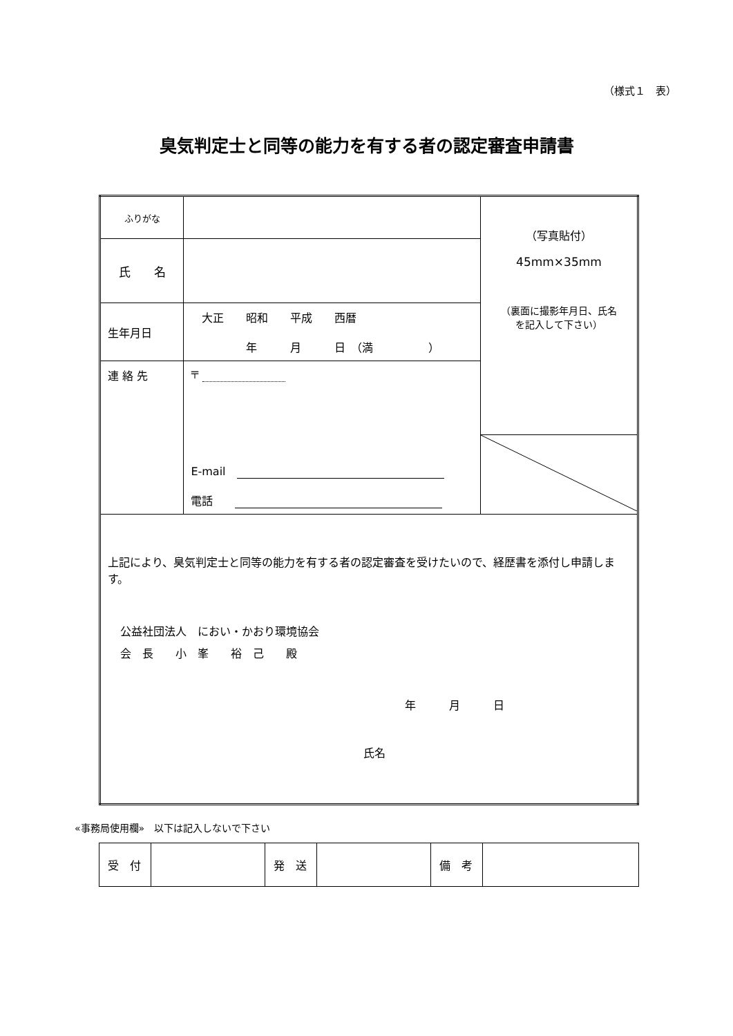（様式１　表）
臭気判定士と同等の能力を有する者の認定審査申請書
| ふりがな | | （写真貼付） 45mm×35mm （裏面に撮影年月日、氏名 を記入して下さい） |
| 氏 名 | | |
| 生年月日 | 大正 昭和 平成 西暦 年 月 日 （満 ） | |
| 連 絡 先 | 〒 E-mail 電話 | |
| 上記により、臭気判定士と同等の能力を有する者の認定審査を受けたいので、経歴書を添付し申請します。 公益社団法人 におい・かおり環境協会 会 長 小 峯 裕 己 殿 年 月 日 氏名 | | |
«事務局使用欄»　以下は記入しないで下さい
| 受 付 | | 発 送 | | 備 考 | |